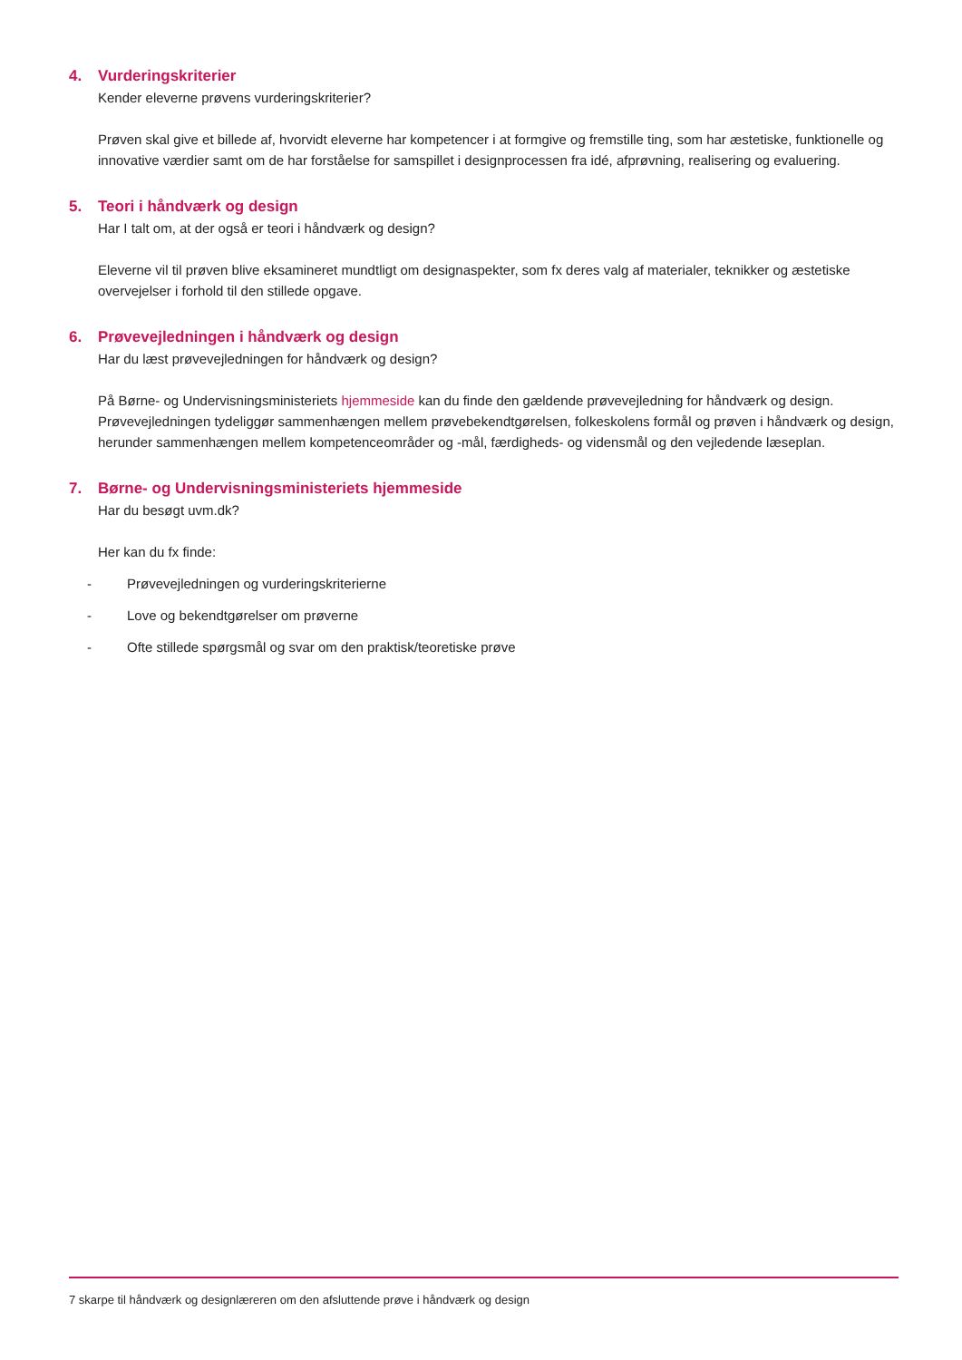4. Vurderingskriterier
Kender eleverne prøvens vurderingskriterier?
Prøven skal give et billede af, hvorvidt eleverne har kompetencer i at formgive og fremstille ting, som har æstetiske, funktionelle og innovative værdier samt om de har forståelse for samspillet i designprocessen fra idé, afprøvning, realisering og evaluering.
5. Teori i håndværk og design
Har I talt om, at der også er teori i håndværk og design?
Eleverne vil til prøven blive eksamineret mundtligt om designaspekter, som fx deres valg af materialer, teknikker og æstetiske overvejelser i forhold til den stillede opgave.
6. Prøvevejledningen i håndværk og design
Har du læst prøvevejledningen for håndværk og design?
På Børne- og Undervisningsministeriets hjemmeside kan du finde den gældende prøvevejledning for håndværk og design. Prøvevejledningen tydeliggør sammenhængen mellem prøvebekendtgørelsen, folkeskolens formål og prøven i håndværk og design, herunder sammenhængen mellem kompetenceområder og -mål, færdigheds- og vidensmål og den vejledende læseplan.
7. Børne- og Undervisningsministeriets hjemmeside
Har du besøgt uvm.dk?
Her kan du fx finde:
- Prøvevejledningen og vurderingskriterierne
- Love og bekendtgørelser om prøverne
- Ofte stillede spørgsmål og svar om den praktisk/teoretiske prøve
7 skarpe til håndværk og designlæreren om den afsluttende prøve i håndværk og design